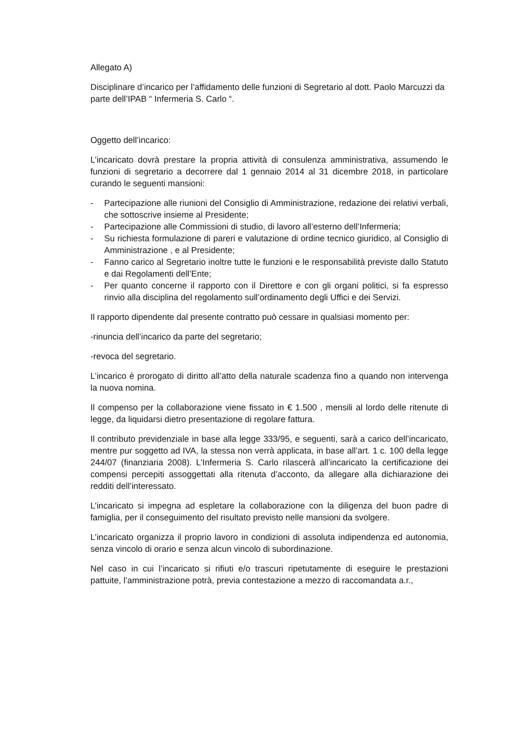Allegato A)
Disciplinare d’incarico per l’affidamento delle funzioni di Segretario al dott. Paolo Marcuzzi da parte dell’IPAB “ Infermeria S. Carlo “.
Oggetto dell’incarico:
L’incaricato dovrà prestare la propria attività di consulenza amministrativa, assumendo le funzioni di segretario a decorrere dal 1 gennaio 2014 al 31 dicembre 2018, in particolare curando le seguenti mansioni:
- Partecipazione alle riunioni del Consiglio di Amministrazione, redazione dei relativi verbali, che sottoscrive insieme al Presidente;
- Partecipazione alle Commissioni di studio, di lavoro all’esterno dell’Infermeria;
- Su richiesta formulazione di pareri e valutazione di ordine tecnico giuridico, al Consiglio di Amministrazione , e al Presidente;
- Fanno carico al Segretario inoltre tutte le funzioni e le responsabilità previste dallo Statuto e dai Regolamenti dell’Ente;
- Per quanto concerne il rapporto con il Direttore e con gli organi politici, si fa espresso rinvio alla disciplina del regolamento sull’ordinamento degli Uffici e dei Servizi.
Il rapporto dipendente dal presente contratto può cessare in qualsiasi momento per:
-rinuncia dell’incarico da parte del segretario;
-revoca del segretario.
L’incarico è prorogato di diritto all’atto della naturale scadenza fino a quando non intervenga la nuova nomina.
Il compenso per la collaborazione viene fissato in € 1.500 , mensili al lordo delle ritenute di legge, da liquidarsi dietro presentazione di regolare fattura.
Il contributo previdenziale in base alla legge 333/95, e seguenti, sarà a carico dell’incaricato, mentre pur soggetto ad IVA, la stessa non verrà applicata, in base all’art. 1 c. 100 della legge 244/07 (finanziaria 2008). L’Infermeria S. Carlo rilascerà all’incaricato la certificazione dei compensi percepiti assoggettati alla ritenuta d’acconto, da allegare alla dichiarazione dei redditi dell’interessato.
L’incaricato si impegna ad espletare la collaborazione con la diligenza del buon padre di famiglia, per il conseguimento del risultato previsto nelle mansioni da svolgere.
L’incaricato organizza il proprio lavoro in condizioni di assoluta indipendenza ed autonomia, senza vincolo di orario e senza alcun vincolo di subordinazione.
Nel caso in cui l’incaricato si rifiuti e/o trascuri ripetutamente di eseguire le prestazioni pattuite, l’amministrazione potrà, previa contestazione a mezzo di raccomandata a.r.,